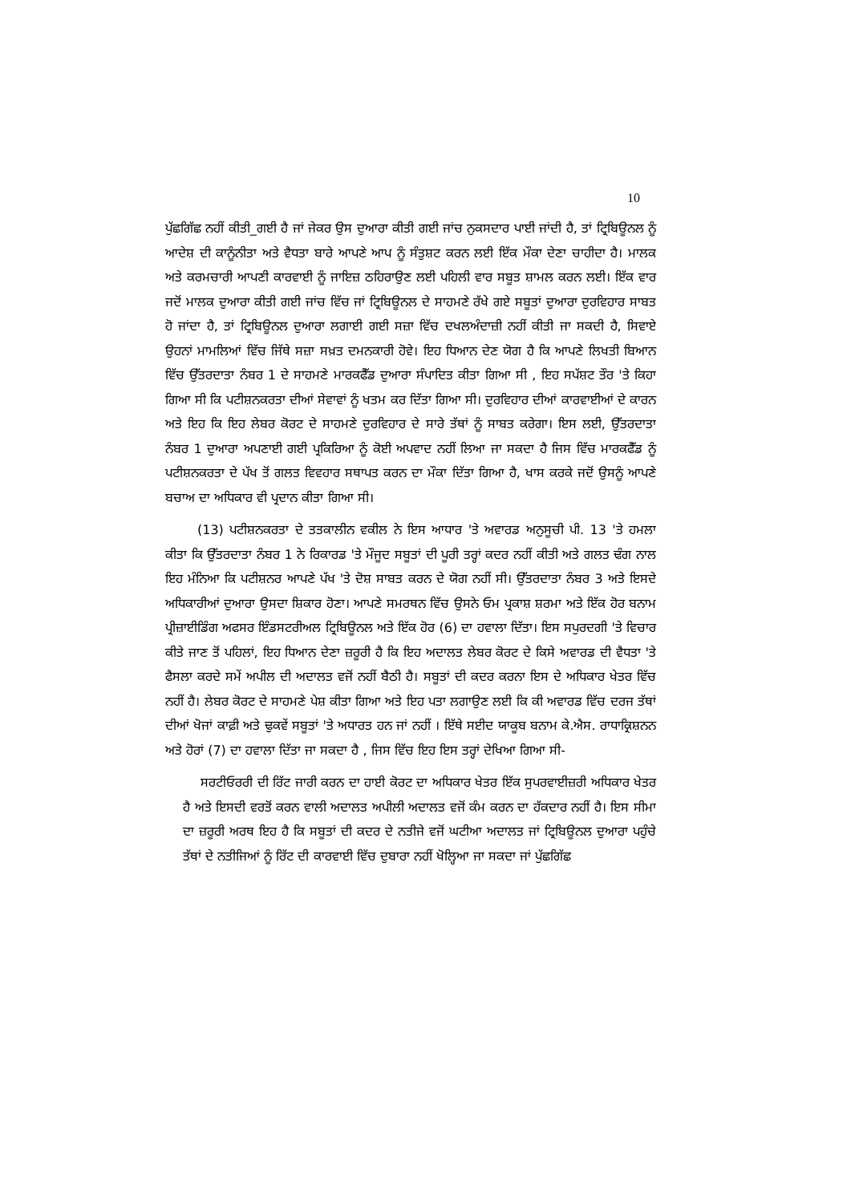10
ਪੁੱਛਗਿੱਛ ਨਹੀਂ ਕੀਤੀ_ਗਈ ਹੈ ਜਾਂ ਜੇਕਰ ਉਸ ਦੁਆਰਾ ਕੀਤੀ ਗਈ ਜਾਂਚ ਨੁਕਸਦਾਰ ਪਾਈ ਜਾਂਦੀ ਹੈ, ਤਾਂ ਟ੍ਰਿਬਿਊਨਲ ਨੂੰ ਆਦੇਸ਼ ਦੀ ਕਾਨੂੰਨੀਤਾ ਅਤੇ ਵੈਧਤਾ ਬਾਰੇ ਆਪਣੇ ਆਪ ਨੂੰ ਸੰਤੁਸ਼ਟ ਕਰਨ ਲਈ ਇੱਕ ਮੌਕਾ ਦੇਣਾ ਚਾਹੀਦਾ ਹੈ। ਮਾਲਕ ਅਤੇ ਕਰਮਚਾਰੀ ਆਪਣੀ ਕਾਰਵਾਈ ਨੂੰ ਜਾਇਜ਼ ਠਹਿਰਾਉਣ ਲਈ ਪਹਿਲੀ ਵਾਰ ਸਬੂਤ ਸ਼ਾਮਲ ਕਰਨ ਲਈ। ਇੱਕ ਵਾਰ ਜਦੋਂ ਮਾਲਕ ਦੁਆਰਾ ਕੀਤੀ ਗਈ ਜਾਂਚ ਵਿੱਚ ਜਾਂ ਟ੍ਰਿਬਿਊਨਲ ਦੇ ਸਾਹਮਣੇ ਰੱਖੇ ਗਏ ਸਬੂਤਾਂ ਦੁਆਰਾ ਦੁਰਵਿਹਾਰ ਸਾਬਤ ਹੋ ਜਾਂਦਾ ਹੈ, ਤਾਂ ਟ੍ਰਿਬਿਊਨਲ ਦੁਆਰਾ ਲਗਾਈ ਗਈ ਸਜ਼ਾ ਵਿੱਚ ਦਖਲਅੰਦਾਜ਼ੀ ਨਹੀਂ ਕੀਤੀ ਜਾ ਸਕਦੀ ਹੈ, ਸਿਵਾਏ ਉਹਨਾਂ ਮਾਮਲਿਆਂ ਵਿੱਚ ਜਿੱਥੇ ਸਜ਼ਾ ਸਖ਼ਤ ਦਮਨਕਾਰੀ ਹੋਵੇ। ਇਹ ਧਿਆਨ ਦੇਣ ਯੋਗ ਹੈ ਕਿ ਆਪਣੇ ਲਿਖਤੀ ਬਿਆਨ ਵਿੱਚ ਉੱਤਰਦਾਤਾ ਨੰਬਰ 1 ਦੇ ਸਾਹਮਣੇ ਮਾਰਕਫੈੱਡ ਦੁਆਰਾ ਸੰਪਾਦਿਤ ਕੀਤਾ ਗਿਆ ਸੀ , ਇਹ ਸਪੱਸ਼ਟ ਤੌਰ 'ਤੇ ਕਿਹਾ ਗਿਆ ਸੀ ਕਿ ਪਟੀਸ਼ਨਕਰਤਾ ਦੀਆਂ ਸੇਵਾਵਾਂ ਨੂੰ ਖਤਮ ਕਰ ਦਿੱਤਾ ਗਿਆ ਸੀ। ਦੁਰਵਿਹਾਰ ਦੀਆਂ ਕਾਰਵਾਈਆਂ ਦੇ ਕਾਰਨ ਅਤੇ ਇਹ ਕਿ ਇਹ ਲੇਬਰ ਕੋਰਟ ਦੇ ਸਾਹਮਣੇ ਦੁਰਵਿਹਾਰ ਦੇ ਸਾਰੇ ਤੱਥਾਂ ਨੂੰ ਸਾਬਤ ਕਰੇਗਾ। ਇਸ ਲਈ, ਉੱਤਰਦਾਤਾ ਨੰਬਰ 1 ਦੁਆਰਾ ਅਪਣਾਈ ਗਈ ਪ੍ਰਕਿਰਿਆ ਨੂੰ ਕੋਈ ਅਪਵਾਦ ਨਹੀਂ ਲਿਆ ਜਾ ਸਕਦਾ ਹੈ ਜਿਸ ਵਿੱਚ ਮਾਰਕਫੈੱਡ ਨੂੰ ਪਟੀਸ਼ਨਕਰਤਾ ਦੇ ਪੱਖ ਤੋਂ ਗਲਤ ਵਿਵਹਾਰ ਸਥਾਪਤ ਕਰਨ ਦਾ ਮੌਕਾ ਦਿੱਤਾ ਗਿਆ ਹੈ, ਖਾਸ ਕਰਕੇ ਜਦੋਂ ਉਸਨੂੰ ਆਪਣੇ ਬਚਾਅ ਦਾ ਅਧਿਕਾਰ ਵੀ ਪ੍ਰਦਾਨ ਕੀਤਾ ਗਿਆ ਸੀ।
(13) ਪਟੀਸ਼ਨਕਰਤਾ ਦੇ ਤਤਕਾਲੀਨ ਵਕੀਲ ਨੇ ਇਸ ਆਧਾਰ 'ਤੇ ਅਵਾਰਡ ਅਨੁਸੂਚੀ ਪੀ. 13 'ਤੇ ਹਮਲਾ ਕੀਤਾ ਕਿ ਉੱਤਰਦਾਤਾ ਨੰਬਰ 1 ਨੇ ਰਿਕਾਰਡ 'ਤੇ ਮੌਜੂਦ ਸਬੂਤਾਂ ਦੀ ਪੂਰੀ ਤਰ੍ਹਾਂ ਕਦਰ ਨਹੀਂ ਕੀਤੀ ਅਤੇ ਗਲਤ ਢੰਗ ਨਾਲ ਇਹ ਮੰਨਿਆ ਕਿ ਪਟੀਸ਼ਨਰ ਆਪਣੇ ਪੱਖ 'ਤੇ ਦੋਸ਼ ਸਾਬਤ ਕਰਨ ਦੇ ਯੋਗ ਨਹੀਂ ਸੀ। ਉੱਤਰਦਾਤਾ ਨੰਬਰ 3 ਅਤੇ ਇਸਦੇ ਅਧਿਕਾਰੀਆਂ ਦੁਆਰਾ ਉਸਦਾ ਸ਼ਿਕਾਰ ਹੋਣਾ। ਆਪਣੇ ਸਮਰਥਨ ਵਿੱਚ ਉਸਨੇ ਓਮ ਪ੍ਰਕਾਸ਼ ਸ਼ਰਮਾ ਅਤੇ ਇੱਕ ਹੋਰ ਬਨਾਮ ਪ੍ਰੀਜ਼ਾਈਡਿੰਗ ਅਫਸਰ ਇੰਡਸਟਰੀਅਲ ਟ੍ਰਿਬਿਊਨਲ ਅਤੇ ਇੱਕ ਹੋਰ (6) ਦਾ ਹਵਾਲਾ ਦਿੱਤਾ। ਇਸ ਸਪੁਰਦਗੀ 'ਤੇ ਵਿਚਾਰ ਕੀਤੇ ਜਾਣ ਤੋਂ ਪਹਿਲਾਂ, ਇਹ ਧਿਆਨ ਦੇਣਾ ਜ਼ਰੂਰੀ ਹੈ ਕਿ ਇਹ ਅਦਾਲਤ ਲੇਬਰ ਕੋਰਟ ਦੇ ਕਿਸੇ ਅਵਾਰਡ ਦੀ ਵੈਧਤਾ 'ਤੇ ਫੈਸਲਾ ਕਰਦੇ ਸਮੇਂ ਅਪੀਲ ਦੀ ਅਦਾਲਤ ਵਜੋਂ ਨਹੀਂ ਬੈਠੀ ਹੈ। ਸਬੂਤਾਂ ਦੀ ਕਦਰ ਕਰਨਾ ਇਸ ਦੇ ਅਧਿਕਾਰ ਖੇਤਰ ਵਿੱਚ ਨਹੀਂ ਹੈ। ਲੇਬਰ ਕੋਰਟ ਦੇ ਸਾਹਮਣੇ ਪੇਸ਼ ਕੀਤਾ ਗਿਆ ਅਤੇ ਇਹ ਪਤਾ ਲਗਾਉਣ ਲਈ ਕਿ ਕੀ ਅਵਾਰਡ ਵਿੱਚ ਦਰਜ ਤੱਥਾਂ ਦੀਆਂ ਖੋਜਾਂ ਕਾਫ਼ੀ ਅਤੇ ਢੁਕਵੇਂ ਸਬੂਤਾਂ 'ਤੇ ਅਧਾਰਤ ਹਨ ਜਾਂ ਨਹੀਂ । ਇੱਥੇ ਸਈਦ ਯਾਕੂਬ ਬਨਾਮ ਕੇ.ਐਸ. ਰਾਧਾਕ੍ਰਿਸ਼ਨਨ ਅਤੇ ਹੋਰਾਂ (7) ਦਾ ਹਵਾਲਾ ਦਿੱਤਾ ਜਾ ਸਕਦਾ ਹੈ , ਜਿਸ ਵਿੱਚ ਇਹ ਇਸ ਤਰ੍ਹਾਂ ਦੇਖਿਆ ਗਿਆ ਸੀ-
ਸਰਟੀਓਰਰੀ ਦੀ ਰਿੱਟ ਜਾਰੀ ਕਰਨ ਦਾ ਹਾਈ ਕੋਰਟ ਦਾ ਅਧਿਕਾਰ ਖੇਤਰ ਇੱਕ ਸੁਪਰਵਾਈਜ਼ਰੀ ਅਧਿਕਾਰ ਖੇਤਰ ਹੈ ਅਤੇ ਇਸਦੀ ਵਰਤੋਂ ਕਰਨ ਵਾਲੀ ਅਦਾਲਤ ਅਪੀਲੀ ਅਦਾਲਤ ਵਜੋਂ ਕੰਮ ਕਰਨ ਦਾ ਹੱਕਦਾਰ ਨਹੀਂ ਹੈ। ਇਸ ਸੀਮਾ ਦਾ ਜ਼ਰੂਰੀ ਅਰਥ ਇਹ ਹੈ ਕਿ ਸਬੂਤਾਂ ਦੀ ਕਦਰ ਦੇ ਨਤੀਜੇ ਵਜੋਂ ਘਟੀਆ ਅਦਾਲਤ ਜਾਂ ਟ੍ਰਿਬਿਊਨਲ ਦੁਆਰਾ ਪਹੁੰਚੇ ਤੱਥਾਂ ਦੇ ਨਤੀਜਿਆਂ ਨੂੰ ਰਿੱਟ ਦੀ ਕਾਰਵਾਈ ਵਿੱਚ ਦੁਬਾਰਾ ਨਹੀਂ ਖੋਲ੍ਹਿਆ ਜਾ ਸਕਦਾ ਜਾਂ ਪੁੱਛਗਿੱਛ